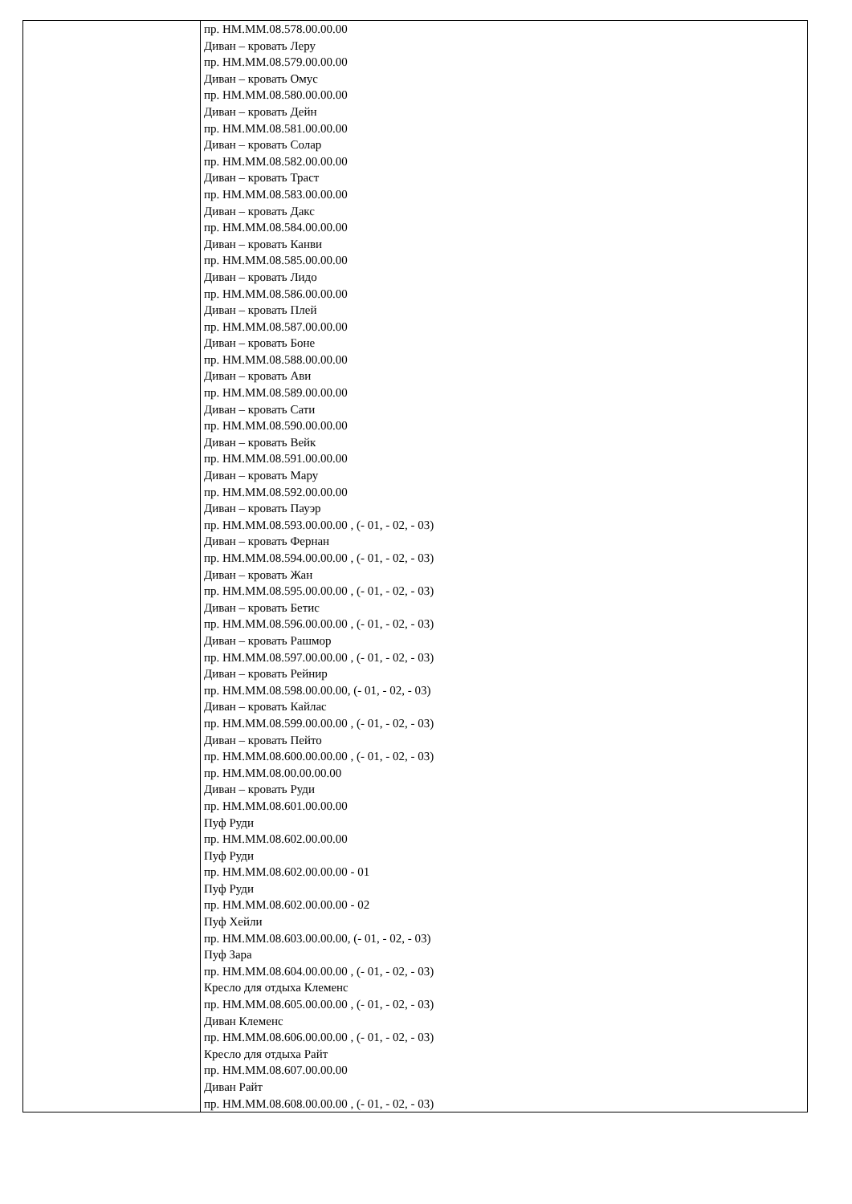| | пр. НМ.ММ.08.578.00.00.00 Диван – кровать Леру пр. НМ.ММ.08.579.00.00.00 Диван – кровать Омус пр. НМ.ММ.08.580.00.00.00 Диван – кровать Дейн пр. НМ.ММ.08.581.00.00.00 Диван – кровать Солар пр. НМ.ММ.08.582.00.00.00 Диван – кровать Траст пр. НМ.ММ.08.583.00.00.00 Диван – кровать Дакс пр. НМ.ММ.08.584.00.00.00 Диван – кровать Канви пр. НМ.ММ.08.585.00.00.00 Диван – кровать Лидо пр. НМ.ММ.08.586.00.00.00 Диван – кровать Плей пр. НМ.ММ.08.587.00.00.00 Диван – кровать Боне пр. НМ.ММ.08.588.00.00.00 Диван – кровать Ави пр. НМ.ММ.08.589.00.00.00 Диван – кровать Сати пр. НМ.ММ.08.590.00.00.00 Диван – кровать Вейк пр. НМ.ММ.08.591.00.00.00 Диван – кровать Мару пр. НМ.ММ.08.592.00.00.00 Диван – кровать Пауэр пр. НМ.ММ.08.593.00.00.00 , (- 01, - 02, - 03) Диван – кровать Фернан пр. НМ.ММ.08.594.00.00.00 , (- 01, - 02, - 03) Диван – кровать Жан пр. НМ.ММ.08.595.00.00.00 , (- 01, - 02, - 03) Диван – кровать Бетис пр. НМ.ММ.08.596.00.00.00 , (- 01, - 02, - 03) Диван – кровать Рашмор пр. НМ.ММ.08.597.00.00.00 , (- 01, - 02, - 03) Диван – кровать Рейнир пр. НМ.ММ.08.598.00.00.00, (- 01, - 02, - 03) Диван – кровать Кайлас пр. НМ.ММ.08.599.00.00.00 , (- 01, - 02, - 03) Диван – кровать Пейто пр. НМ.ММ.08.600.00.00.00 , (- 01, - 02, - 03) пр. НМ.ММ.08.00.00.00.00 Диван – кровать Руди пр. НМ.ММ.08.601.00.00.00 Пуф Руди пр. НМ.ММ.08.602.00.00.00 Пуф Руди пр. НМ.ММ.08.602.00.00.00 - 01 Пуф Руди пр. НМ.ММ.08.602.00.00.00 - 02 Пуф Хейли пр. НМ.ММ.08.603.00.00.00, (- 01, - 02, - 03) Пуф Зара пр. НМ.ММ.08.604.00.00.00 , (- 01, - 02, - 03) Кресло для отдыха Клеменс пр. НМ.ММ.08.605.00.00.00 , (- 01, - 02, - 03) Диван Клеменс пр. НМ.ММ.08.606.00.00.00 , (- 01, - 02, - 03) Кресло для отдыха Райт пр. НМ.ММ.08.607.00.00.00 Диван Райт пр. НМ.ММ.08.608.00.00.00 , (- 01, - 02, - 03) |